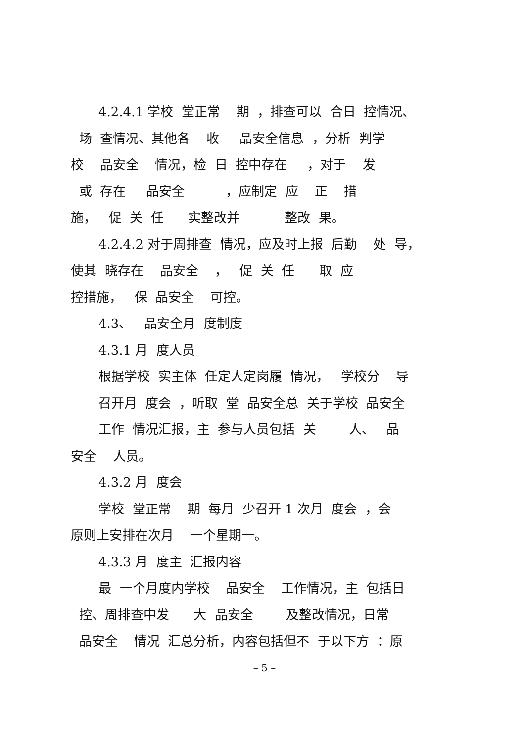4.2.4.1 学校 堂正常 期 ，排查可以 合日 控情况、
场 查情况、其他各 收 品安全信息 ，分析 判学
校 品安全 情况，检 日 控中存在 ，对于 发
或 存在 品安全 ，应制定 应 正 措
施， 促 关 任 实整改并 整改 果。
4.2.4.2 对于周排查 情况，应及时上报 后勤 处 导，
使其 晓存在 品安全 ， 促 关 任 取 应
控措施， 保 品安全 可控。
4.3、 品安全月 度制度
4.3.1 月 度人员
根据学校 实主体 任定人定岗履 情况， 学校分 导
召开月 度会 ，听取 堂 品安全总 关于学校 品安全
工作 情况汇报，主 参与人员包括 关 人、 品
安全 人员。
4.3.2 月 度会
学校 堂正常 期 每月 少召开 1 次月 度会 ，会
原则上安排在次月 一个星期一。
4.3.3 月 度主 汇报内容
最 一个月度内学校 品安全 工作情况，主 包括日
控、周排查中发 大 品安全 及整改情况，日常
品安全 情况 汇总分析，内容包括但不 于以下方 ：原
– 5 –